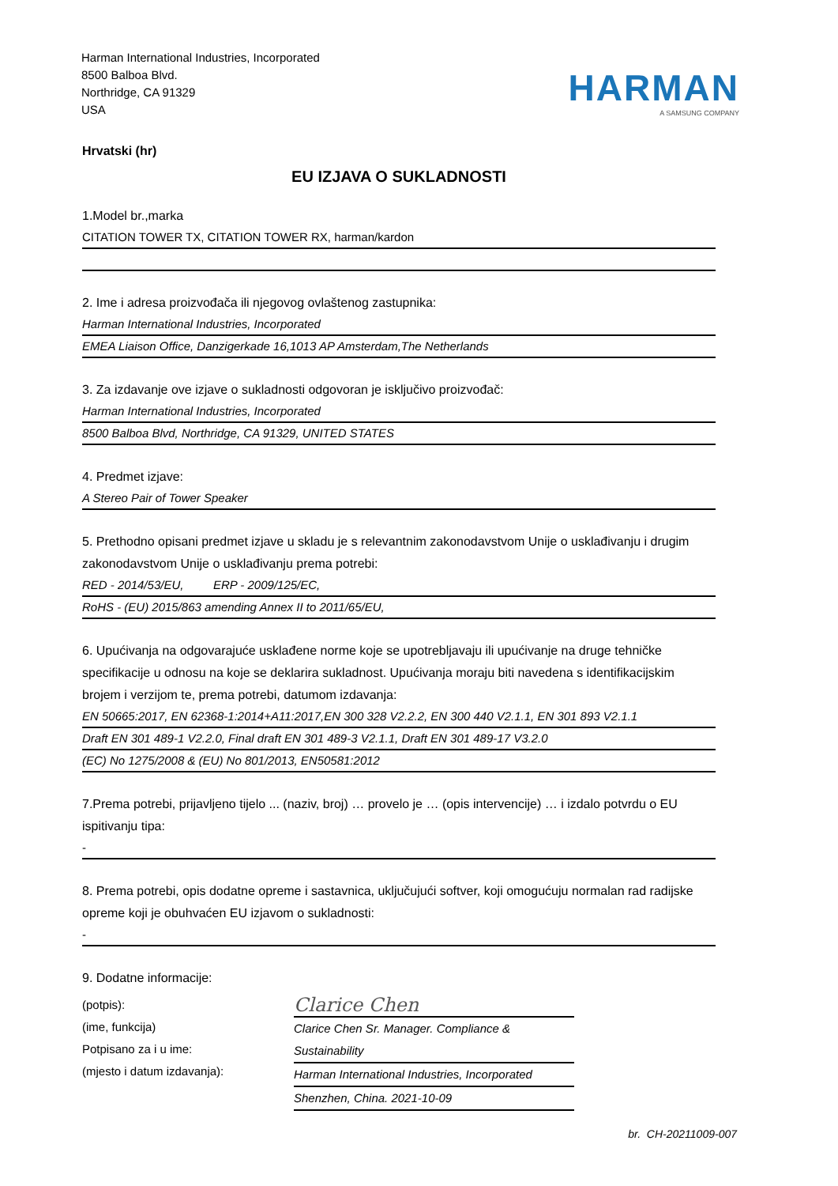Harman International Industries, Incorporated
8500 Balboa Blvd.
Northridge, CA 91329
USA
HARMAN
A SAMSUNG COMPANY
Hrvatski (hr)
EU IZJAVA O SUKLADNOSTI
1.Model br.,marka
CITATION TOWER TX, CITATION TOWER RX, harman/kardon
2. Ime i adresa proizvođača ili njegovog ovlaštenog zastupnika:
Harman International Industries, Incorporated
EMEA Liaison Office, Danzigerkade 16,1013 AP Amsterdam,The Netherlands
3. Za izdavanje ove izjave o sukladnosti odgovoran je isključivo proizvođač:
Harman International Industries, Incorporated
8500 Balboa Blvd, Northridge, CA 91329, UNITED STATES
4. Predmet izjave:
A Stereo Pair of Tower Speaker
5. Prethodno opisani predmet izjave u skladu je s relevantnim zakonodavstvom Unije o usklađivanju i drugim zakonodavstvom Unije o usklađivanju prema potrebi:
RED - 2014/53/EU, ERP - 2009/125/EC,
RoHS - (EU) 2015/863 amending Annex II to 2011/65/EU,
6. Upućivanja na odgovarajuće usklađene norme koje se upotrebljavaju ili upućivanje na druge tehničke specifikacije u odnosu na koje se deklarira sukladnost. Upućivanja moraju biti navedena s identifikacijskim brojem i verzijom te, prema potrebi, datumom izdavanja:
EN 50665:2017, EN 62368-1:2014+A11:2017,EN 300 328 V2.2.2, EN 300 440 V2.1.1, EN 301 893 V2.1.1
Draft EN 301 489-1 V2.2.0, Final draft EN 301 489-3 V2.1.1, Draft EN 301 489-17 V3.2.0
(EC) No 1275/2008 & (EU) No 801/2013, EN50581:2012
7.Prema potrebi, prijavljeno tijelo ... (naziv, broj) … provelo je … (opis intervencije) … i izdalo potvrdu o EU ispitivanju tipa:
-
8. Prema potrebi, opis dodatne opreme i sastavnica, uključujući softver, koji omogućuju normalan rad radijske opreme koji je obuhvaćen EU izjavom o sukladnosti:
-
9. Dodatne informacije:
(potpis):
(ime, funkcija)
Potpisano za i u ime:
(mjesto i datum izdavanja):
Clarice Chen
Clarice Chen Sr. Manager. Compliance & Sustainability
Harman International Industries, Incorporated
Shenzhen, China. 2021-10-09
br. CH-20211009-007